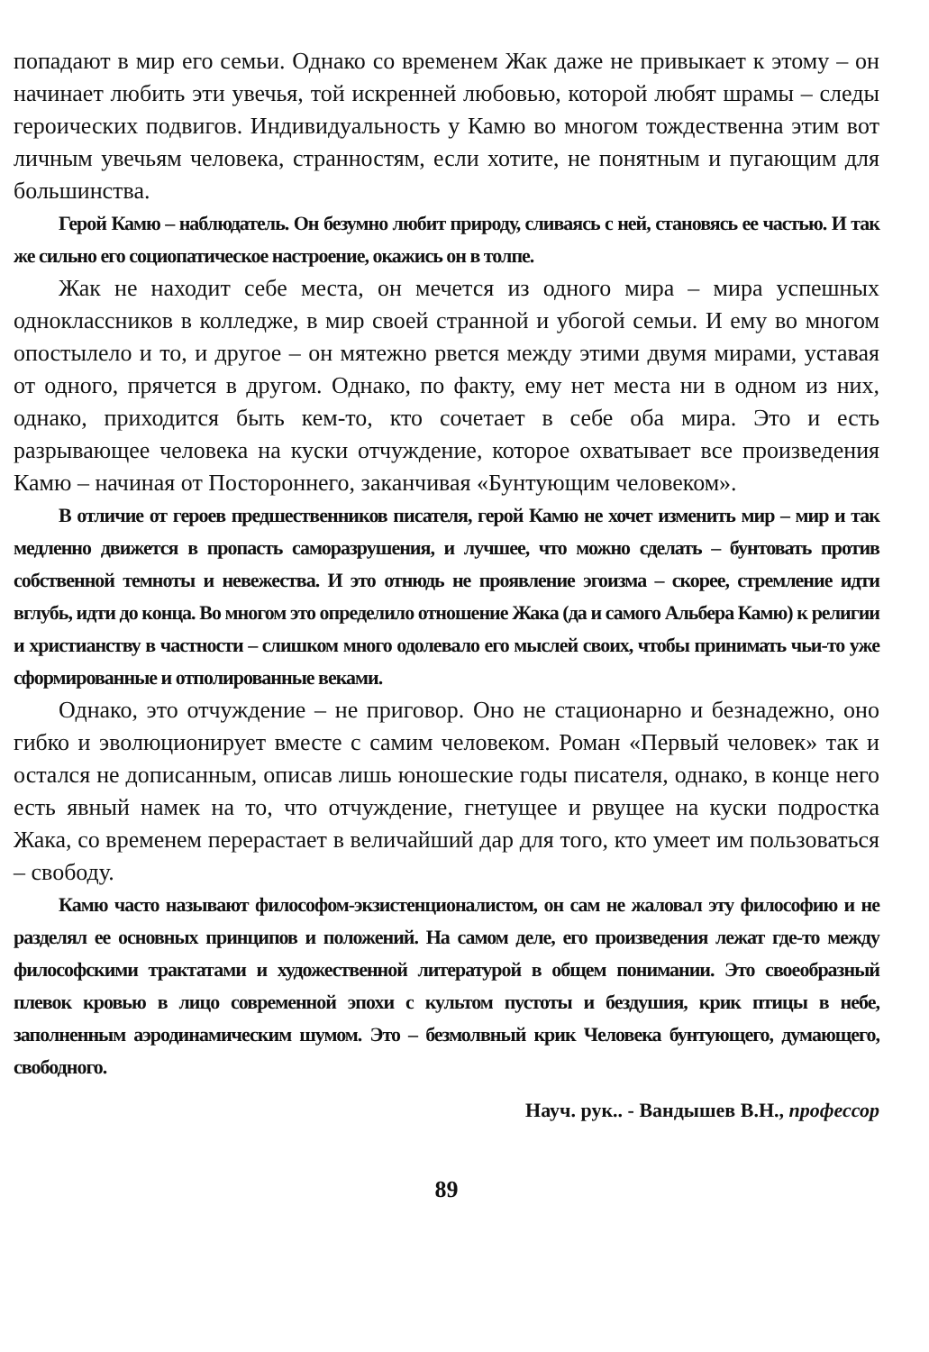попадают в мир его семьи. Однако со временем Жак даже не привыкает к этому – он начинает любить эти увечья, той искренней любовью, которой любят шрамы – следы героических подвигов. Индивидуальность у Камю во многом тождественна этим вот личным увечьям человека, странностям, если хотите, не понятным и пугающим для большинства.
Герой Камю – наблюдатель. Он безумно любит природу, сливаясь с ней, становясь ее частью. И так же сильно его социопатическое настроение, окажись он в толпе.
Жак не находит себе места, он мечется из одного мира – мира успешных одноклассников в колледже, в мир своей странной и убогой семьи. И ему во многом опостылело и то, и другое – он мятежно рвется между этими двумя мирами, уставая от одного, прячется в другом. Однако, по факту, ему нет места ни в одном из них, однако, приходится быть кем-то, кто сочетает в себе оба мира. Это и есть разрывающее человека на куски отчуждение, которое охватывает все произведения Камю – начиная от Постороннего, заканчивая «Бунтующим человеком».
В отличие от героев предшественников писателя, герой Камю не хочет изменить мир – мир и так медленно движется в пропасть саморазрушения, и лучшее, что можно сделать – бунтовать против собственной темноты и невежества. И это отнюдь не проявление эгоизма – скорее, стремление идти вглубь, идти до конца. Во многом это определило отношение Жака (да и самого Альбера Камю) к религии и христианству в частности – слишком много одолевало его мыслей своих, чтобы принимать чьи-то уже сформированные и отполированные веками.
Однако, это отчуждение – не приговор. Оно не стационарно и безнадежно, оно гибко и эволюционирует вместе с самим человеком. Роман «Первый человек» так и остался не дописанным, описав лишь юношеские годы писателя, однако, в конце него есть явный намек на то, что отчуждение, гнетущее и рвущее на куски подростка Жака, со временем перерастает в величайший дар для того, кто умеет им пользоваться – свободу.
Камю часто называют философом-экзистенционалистом, он сам не жаловал эту философию и не разделял ее основных принципов и положений. На самом деле, его произведения лежат где-то между философскими трактатами и художественной литературой в общем понимании. Это своеобразный плевок кровью в лицо современной эпохи с культом пустоты и бездушия, крик птицы в небе, заполненным аэродинамическим шумом. Это – безмолвный крик Человека бунтующего, думающего, свободного.
Науч. рук.. - Вандышев В.Н., профессор
89